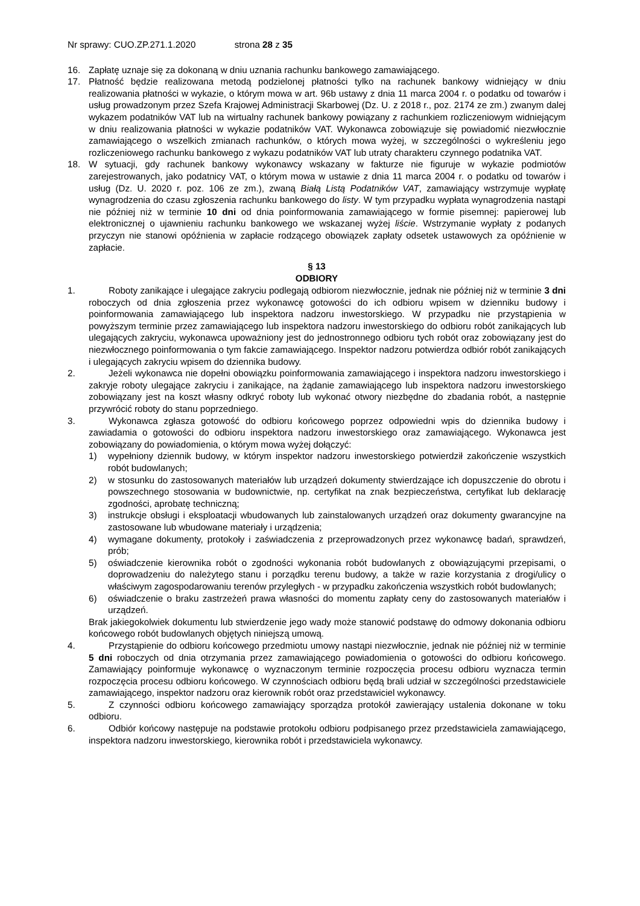Nr sprawy: CUO.ZP.271.1.2020 strona 28 z 35
16. Zapłatę uznaje się za dokonaną w dniu uznania rachunku bankowego zamawiającego.
17. Płatność będzie realizowana metodą podzielonej płatności tylko na rachunek bankowy widniejący w dniu realizowania płatności w wykazie, o którym mowa w art. 96b ustawy z dnia 11 marca 2004 r. o podatku od towarów i usług prowadzonym przez Szefa Krajowej Administracji Skarbowej (Dz. U. z 2018 r., poz. 2174 ze zm.) zwanym dalej wykazem podatników VAT lub na wirtualny rachunek bankowy powiązany z rachunkiem rozliczeniowym widniejącym w dniu realizowania płatności w wykazie podatników VAT. Wykonawca zobowiązuje się powiadomić niezwłocznie zamawiającego o wszelkich zmianach rachunków, o których mowa wyżej, w szczególności o wykreśleniu jego rozliczeniowego rachunku bankowego z wykazu podatników VAT lub utraty charakteru czynnego podatnika VAT.
18. W sytuacji, gdy rachunek bankowy wykonawcy wskazany w fakturze nie figuruje w wykazie podmiotów zarejestrowanych, jako podatnicy VAT, o którym mowa w ustawie z dnia 11 marca 2004 r. o podatku od towarów i usług (Dz. U. 2020 r. poz. 106 ze zm.), zwaną Białą Listą Podatników VAT, zamawiający wstrzymuje wypłatę wynagrodzenia do czasu zgłoszenia rachunku bankowego do listy. W tym przypadku wypłata wynagrodzenia nastąpi nie później niż w terminie 10 dni od dnia poinformowania zamawiającego w formie pisemnej: papierowej lub elektronicznej o ujawnieniu rachunku bankowego we wskazanej wyżej liście. Wstrzymanie wypłaty z podanych przyczyn nie stanowi opóźnienia w zapłacie rodzącego obowiązek zapłaty odsetek ustawowych za opóźnienie w zapłacie.
§ 13
ODBIORY
1. Roboty zanikające i ulegające zakryciu podlegają odbiorom niezwłocznie, jednak nie później niż w terminie 3 dni roboczych od dnia zgłoszenia przez wykonawcę gotowości do ich odbioru wpisem w dzienniku budowy i poinformowania zamawiającego lub inspektora nadzoru inwestorskiego. W przypadku nie przystąpienia w powyższym terminie przez zamawiającego lub inspektora nadzoru inwestorskiego do odbioru robót zanikających lub ulegających zakryciu, wykonawca upoważniony jest do jednostronnego odbioru tych robót oraz zobowiązany jest do niezwłocznego poinformowania o tym fakcie zamawiającego. Inspektor nadzoru potwierdza odbiór robót zanikających i ulegających zakryciu wpisem do dziennika budowy.
2. Jeżeli wykonawca nie dopełni obowiązku poinformowania zamawiającego i inspektora nadzoru inwestorskiego i zakryje roboty ulegające zakryciu i zanikające, na żądanie zamawiającego lub inspektora nadzoru inwestorskiego zobowiązany jest na koszt własny odkryć roboty lub wykonać otwory niezbędne do zbadania robót, a następnie przywrócić roboty do stanu poprzedniego.
3. Wykonawca zgłasza gotowość do odbioru końcowego poprzez odpowiedni wpis do dziennika budowy i zawiadamia o gotowości do odbioru inspektora nadzoru inwestorskiego oraz zamawiającego. Wykonawca jest zobowiązany do powiadomienia, o którym mowa wyżej dołączyć:
1) wypełniony dziennik budowy, w którym inspektor nadzoru inwestorskiego potwierdził zakończenie wszystkich robót budowlanych;
2) w stosunku do zastosowanych materiałów lub urządzeń dokumenty stwierdzające ich dopuszczenie do obrotu i powszechnego stosowania w budownictwie, np. certyfikat na znak bezpieczeństwa, certyfikat lub deklarację zgodności, aprobatę techniczną;
3) instrukcje obsługi i eksploatacji wbudowanych lub zainstalowanych urządzeń oraz dokumenty gwarancyjne na zastosowane lub wbudowane materiały i urządzenia;
4) wymagane dokumenty, protokoły i zaświadczenia z przeprowadzonych przez wykonawcę badań, sprawdzeń, prób;
5) oświadczenie kierownika robót o zgodności wykonania robót budowlanych z obowiązującymi przepisami, o doprowadzeniu do należytego stanu i porządku terenu budowy, a także w razie korzystania z drogi/ulicy o właściwym zagospodarowaniu terenów przyległych - w przypadku zakończenia wszystkich robót budowlanych;
6) oświadczenie o braku zastrzeżeń prawa własności do momentu zapłaty ceny do zastosowanych materiałów i urządzeń.
Brak jakiegokolwiek dokumentu lub stwierdzenie jego wady może stanowić podstawę do odmowy dokonania odbioru końcowego robót budowlanych objętych niniejszą umową.
4. Przystąpienie do odbioru końcowego przedmiotu umowy nastąpi niezwłocznie, jednak nie później niż w terminie 5 dni roboczych od dnia otrzymania przez zamawiającego powiadomienia o gotowości do odbioru końcowego. Zamawiający poinformuje wykonawcę o wyznaczonym terminie rozpoczęcia procesu odbioru wyznacza termin rozpoczęcia procesu odbioru końcowego. W czynnościach odbioru będą brali udział w szczególności przedstawiciele zamawiającego, inspektor nadzoru oraz kierownik robót oraz przedstawiciel wykonawcy.
5. Z czynności odbioru końcowego zamawiający sporządza protokół zawierający ustalenia dokonane w toku odbioru.
6. Odbiór końcowy następuje na podstawie protokołu odbioru podpisanego przez przedstawiciela zamawiającego, inspektora nadzoru inwestorskiego, kierownika robót i przedstawiciela wykonawcy.